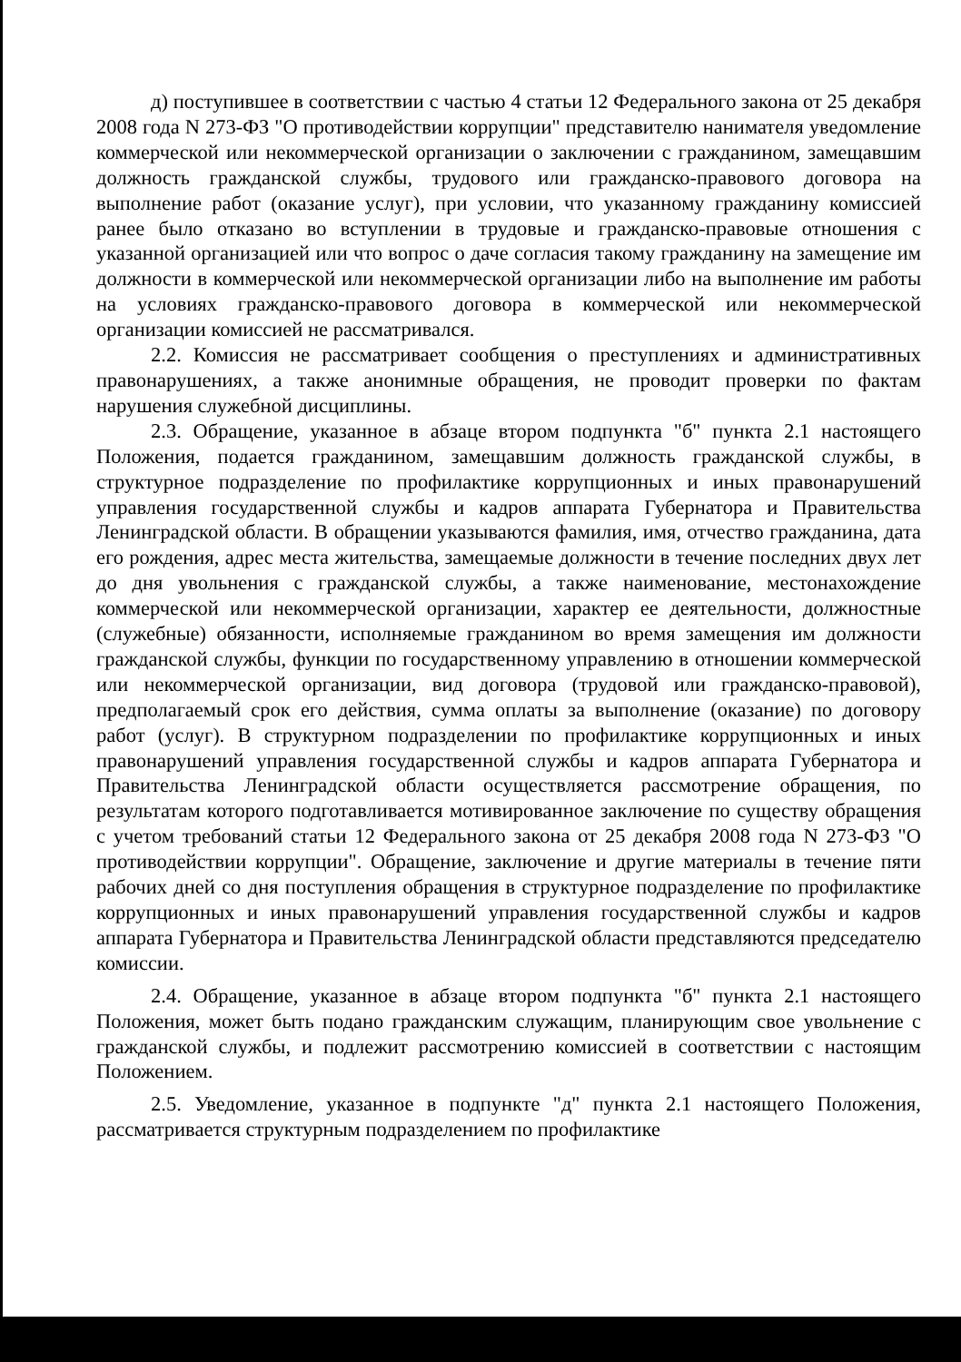д) поступившее в соответствии с частью 4 статьи 12 Федерального закона от 25 декабря 2008 года N 273-ФЗ "О противодействии коррупции" представителю нанимателя уведомление коммерческой или некоммерческой организации о заключении с гражданином, замещавшим должность гражданской службы, трудового или гражданско-правового договора на выполнение работ (оказание услуг), при условии, что указанному гражданину комиссией ранее было отказано во вступлении в трудовые и гражданско-правовые отношения с указанной организацией или что вопрос о даче согласия такому гражданину на замещение им должности в коммерческой или некоммерческой организации либо на выполнение им работы на условиях гражданско-правового договора в коммерческой или некоммерческой организации комиссией не рассматривался.
2.2. Комиссия не рассматривает сообщения о преступлениях и административных правонарушениях, а также анонимные обращения, не проводит проверки по фактам нарушения служебной дисциплины.
2.3. Обращение, указанное в абзаце втором подпункта "б" пункта 2.1 настоящего Положения, подается гражданином, замещавшим должность гражданской службы, в структурное подразделение по профилактике коррупционных и иных правонарушений управления государственной службы и кадров аппарата Губернатора и Правительства Ленинградской области. В обращении указываются фамилия, имя, отчество гражданина, дата его рождения, адрес места жительства, замещаемые должности в течение последних двух лет до дня увольнения с гражданской службы, а также наименование, местонахождение коммерческой или некоммерческой организации, характер ее деятельности, должностные (служебные) обязанности, исполняемые гражданином во время замещения им должности гражданской службы, функции по государственному управлению в отношении коммерческой или некоммерческой организации, вид договора (трудовой или гражданско-правовой), предполагаемый срок его действия, сумма оплаты за выполнение (оказание) по договору работ (услуг). В структурном подразделении по профилактике коррупционных и иных правонарушений управления государственной службы и кадров аппарата Губернатора и Правительства Ленинградской области осуществляется рассмотрение обращения, по результатам которого подготавливается мотивированное заключение по существу обращения с учетом требований статьи 12 Федерального закона от 25 декабря 2008 года N 273-ФЗ "О противодействии коррупции". Обращение, заключение и другие материалы в течение пяти рабочих дней со дня поступления обращения в структурное подразделение по профилактике коррупционных и иных правонарушений управления государственной службы и кадров аппарата Губернатора и Правительства Ленинградской области представляются председателю комиссии.
2.4. Обращение, указанное в абзаце втором подпункта "б" пункта 2.1 настоящего Положения, может быть подано гражданским служащим, планирующим свое увольнение с гражданской службы, и подлежит рассмотрению комиссией в соответствии с настоящим Положением.
2.5. Уведомление, указанное в подпункте "д" пункта 2.1 настоящего Положения, рассматривается структурным подразделением по профилактике